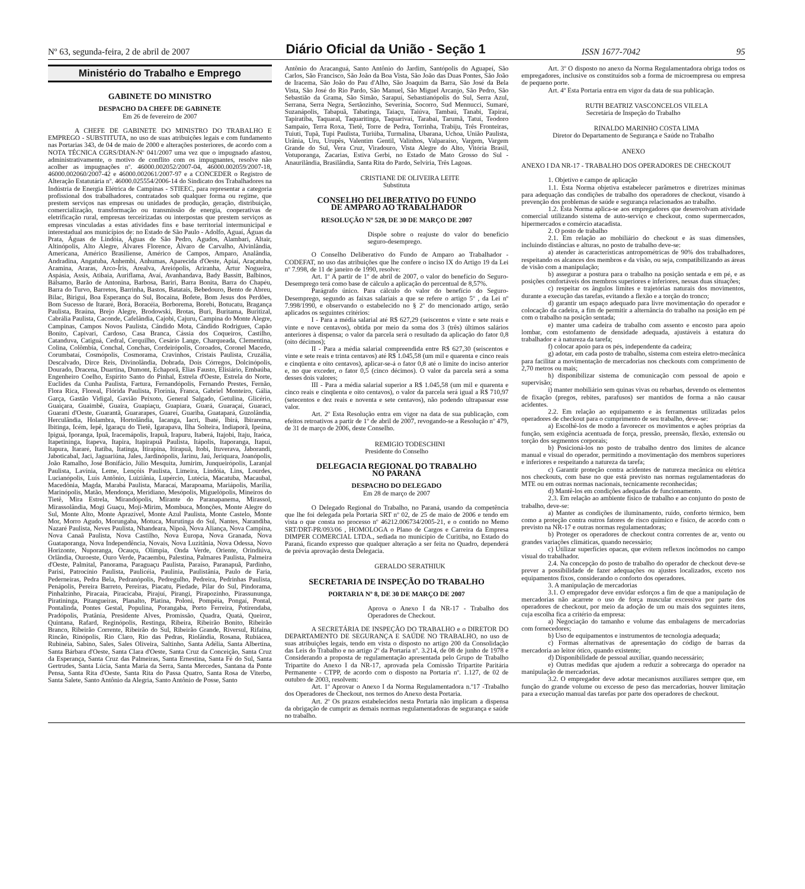Nº 63, segunda-feira, 2 de abril de 2007 Diário Oficial da União - Seção 1 ISSN 1677-7042 95
Ministério do Trabalho e Emprego
GABINETE DO MINISTRO
DESPACHO DA CHEFE DE GABINETE
Em 26 de fevereiro de 2007
A CHEFE DE GABINETE DO MINISTRO DO TRABALHO E EMPREGO - SUBSTITUTA, no uso de suas atribuições legais e com fundamento nas Portarias 343, de 04 de maio de 2000 e alterações posteriores, de acordo com a NOTA TÉCNICA CGRS/DIAN-Nº 041/2007 uma vez que o impugnado afastou, administrativamente, o motivo de conflito com os impugnantes, resolve não acolher as impugnações nº. 46000.002052/2007-04, 46000.002059/2007-18, 46000.002060/2007-42 e 46000.002061/2007-97 e a CONCEDER o Registro de Alteração Estatutária nº. 46000.025554/2006-14 do Sindicato dos Trabalhadores na Indústria de Energia Elétrica de Campinas - STIEEC, para representar a categoria profissional dos trabalhadores, contratados sob qualquer forma ou regime, que prestem serviços nas empresas ou unidades de produção, geração, distribuição, comercialização, transformação ou transmissão de energia, cooperativas de eletrificação rural, empresas terceirizadas ou interpostas que prestem serviços as empresas vinculadas a estas atividades fins e base territorial intermunicipal e interestadual aos municípios de: no Estado de São Paulo - Adolfo, Aguaí, Águas da Prata, Águas de Lindóia, Águas de São Pedro, Agudos, Alambari, Altair, Altinópolis, Alto Alegre, Álvares Florence, Álvaro de Carvalho, Alvinlândia, Americana, Américo Brasiliense, Américo de Campos, Amparo, Analândia, Andradina, Angatuba, Anhembi, Anhumas, Aparecida d'Oeste, Apiaí, Araçatuba, Aramina, Araras, Arco-Íris, Arealva, Areiópolis, Ariranha, Artur Nogueira, Aspásia, Assis, Atibaia, Auriflama, Avaí, Avanhandava, Bady Bassitt, Balbinos, Bálsamo, Barão de Antonina, Barbosa, Bariri, Barra Bonita, Barra do Chapéu, Barra do Turvo, Barretos, Barrinha, Bastos, Batatais, Bebedouro, Bento de Abreu, Bilac, Birigui, Boa Esperança do Sul, Bocaina, Bofete, Bom Jesus dos Perdões, Bom Sucesso de Itararé, Borá, Boracéia, Borborema, Borebi, Botucatu, Bragança Paulista, Braúna, Brejo Alegre, Brodowski, Brotas, Buri, Buritama, Buritizal, Cabrália Paulista, Caconde, Cafelândia, Cajobi, Cajuru, Campina do Monte Alegre, Campinas, Campos Novos Paulista, Cândido Mota, Cândido Rodrigues, Capão Bonito, Capivari, Cardoso, Casa Branca, Cássia dos Coqueiros, Castilho, Catanduva, Catiguá, Cedral, Cerquilho, Cesário Lange, Charqueada, Clementina, Colina, Colômbia, Conchal, Conchas, Cordeirópolis, Coroados, Coronel Macedo, Corumbataí, Cosmópolis, Cosmorama, Cravinhos, Cristais Paulista, Cruzália, Descalvado, Dirce Reis, Divinolândia, Dobrada, Dois Córregos, Dolcinópolis, Dourado, Dracena, Duartina, Dumont, Echaporã, Elias Fausto, Elisiário, Embaúba, Engenheiro Coelho, Espírito Santo do Pinhal, Estrela d'Oeste, Estrela do Norte, Euclides da Cunha Paulista, Fartura, Fernandópolis, Fernando Prestes, Fernão, Flora Rica, Floreal, Flórida Paulista, Florínia, Franca, Gabriel Monteiro, Gália, Garça, Gastão Vidigal, Gavião Peixoto, General Salgado, Getulina, Glicério, Guaiçara, Guaimbê, Guaíra, Guapiaçu, Guapiara, Guará, Guaraçaí, Guaraci, Guarani d'Oeste, Guarantã, Guararapes, Guareí, Guariba, Guatapará, Guzolândia, Herculândia, Holambra, Hortolândia, Iacanga, Iacri, Ibaté, Ibirá, Ibirarema, Ibitinga, Icém, Iepê, Igaraçu do Tietê, Igarapava, Ilha Solteira, Indiaporã, Ipeúna, Ipiguá, Iporanga, Ipuã, Iracemápolis, Irapuã, Irapuru, Itaberá, Itajobi, Itaju, Itaóca, Itapetininga, Itapeva, Itapira, Itapirapuã Paulista, Itápolis, Itaporanga, Itapuí, Itapura, Itararé, Itatiba, Itatinga, Itirapina, Itirapuã, Itobi, Ituverava, Jaborandi, Jaboticabal, Jaci, Jaguariúna, Jales, Jardinópolis, Jarinu, Jaú, Jeriquara, Joanópolis, João Ramalho, José Bonifácio, Júlio Mesquita, Jumirim, Junqueirópolis, Laranjal Paulista, Lavínia, Leme, Lençóis Paulista, Limeira, Lindóia, Lins, Lourdes, Lucianópolis, Luís Antônio, Luiziânia, Lupércio, Lutécia, Macatuba, Macaubal, Macedônia, Magda, Marabá Paulista, Maracaí, Marapoama, Mariápolis, Marília, Marinópolis, Matão, Mendonça, Meridiano, Mesópolis, Miguelópolis, Mineiros do Tietê, Mira Estrela, Mirandópolis, Mirante do Paranapanema, Mirassol, Mirassolândia, Mogi Guaçu, Moji-Mirim, Mombuca, Monções, Monte Alegre do Sul, Monte Alto, Monte Aprazível, Monte Azul Paulista, Monte Castelo, Monte Mor, Morro Agudo, Morungaba, Motuca, Murutinga do Sul, Nantes, Narandiba, Nazaré Paulista, Neves Paulista, Nhandeara, Nipoã, Nova Aliança, Nova Campina, Nova Canaã Paulista, Nova Castilho, Nova Europa, Nova Granada, Nova Guataporanga, Nova Independência, Novais, Nova Luzitânia, Nova Odessa, Novo Horizonte, Nuporanga, Ocauçu, Olímpia, Onda Verde, Oriente, Orindiúva, Orlândia, Ouroeste, Ouro Verde, Pacaembu, Palestina, Palmares Paulista, Palmeira d'Oeste, Palmital, Panorama, Paraguaçu Paulista, Paraíso, Paranapuã, Pardinho, Parisi, Patrocínio Paulista, Paulicéia, Paulínia, Paulistânia, Paulo de Faria, Pederneiras, Pedra Bela, Pedranópolis, Pedregulho, Pedreira, Pedrinhas Paulista, Penápolis, Pereira Barreto, Pereiras, Piacatu, Piedade, Pilar do Sul, Pindorama, Pinhalzinho, Piracaia, Piracicaba, Pirajuí, Pirangi, Pirapozinho, Pirassununga, Piratininga, Pitangueiras, Planalto, Platina, Poloni, Pompéia, Pongaí, Pontal, Pontalinda, Pontes Gestal, Populina, Porangaba, Porto Ferreira, Potirendaba, Pradópolis, Pratânia, Presidente Alves, Promissão, Quadra, Quatá, Queiroz, Quintana, Rafard, Reginópolis, Restinga, Ribeira, Ribeirão Bonito, Ribeirão Branco, Ribeirão Corrente, Ribeirão do Sul, Ribeirão Grande, Riversul, Rifaina, Rincão, Rinópolis, Rio Claro, Rio das Pedras, Riolândia, Rosana, Rubiácea, Rubinéia, Sabino, Sales, Sales Oliveira, Saltinho, Santa Adélia, Santa Albertina, Santa Bárbara d'Oeste, Santa Clara d'Oeste, Santa Cruz da Conceição, Santa Cruz da Esperança, Santa Cruz das Palmeiras, Santa Ernestina, Santa Fé do Sul, Santa Gertrudes, Santa Lúcia, Santa Maria da Serra, Santa Mercedes, Santana da Ponte Pensa, Santa Rita d'Oeste, Santa Rita do Passa Quatro, Santa Rosa de Viterbo, Santa Salete, Santo Antônio da Alegria, Santo Antônio de Posse, Santo
Antônio do Aracanguá, Santo Antônio do Jardim, Santópolis do Aguapeí, São Carlos, São Francisco, São João da Boa Vista, São João das Duas Pontes, São João de Iracema, São João do Pau d'Alho, São Joaquim da Barra, São José da Bela Vista, São José do Rio Pardo, São Manuel, São Miguel Arcanjo, São Pedro, São Sebastião da Grama, São Simão, Sarapuí, Sebastianópolis do Sul, Serra Azul, Serrana, Serra Negra, Sertãozinho, Severínia, Socorro, Sud Mennucci, Sumaré, Suzanápolis, Tabapuã, Tabatinga, Taiaçu, Taiúva, Tambaú, Tanabi, Tapiraí, Tapiratiba, Taquaral, Taquaritinga, Taquarivaí, Tarabai, Tarumã, Tatuí, Teodoro Sampaio, Terra Roxa, Tietê, Torre de Pedra, Torrinha, Trabiju, Três Fronteiras, Tuiuti, Tupã, Tupi Paulista, Turiúba, Turmalina, Ubarana, Uchoa, União Paulista, Urânia, Uru, Urupês, Valentim Gentil, Valinhos, Valparaíso, Vargem, Vargem Grande do Sul, Vera Cruz, Viradouro, Vista Alegre do Alto, Vitória Brasil, Votuporanga, Zacarias, Estiva Gerbi, no Estado de Mato Grosso do Sul - Anaurilândia, Brasilândia, Santa Rita do Pardo, Selvíria, Três Lagoas.
CRISTIANE DE OLIVEIRA LEITE
Substituta
CONSELHO DELIBERATIVO DO FUNDO
DE AMPARO AO TRABALHADOR
RESOLUÇÃO Nº 528, DE 30 DE MARÇO DE 2007
Dispõe sobre o reajuste do valor do benefício seguro-desemprego.
O Conselho Deliberativo do Fundo de Amparo ao Trabalhador - CODEFAT, no uso das atribuições que lhe confere o inciso IX do Artigo 19 da Lei nº 7.998, de 11 de janeiro de 1990, resolve:
Art. 1º A partir de 1º de abril de 2007, o valor do benefício do Seguro-Desemprego terá como base de cálculo a aplicação do percentual de 8,57%.
Parágrafo único. Para cálculo do valor do benefício do Seguro-Desemprego, segundo as faixas salariais a que se refere o artigo 5º , da Lei nº 7.998/1990, e observando o estabelecido no § 2º do mencionado artigo, serão aplicados os seguintes critérios:
I - Para a média salarial até R$ 627,29 (seiscentos e vinte e sete reais e vinte e nove centavos), obtida por meio da soma dos 3 (três) últimos salários anteriores à dispensa; o valor da parcela será o resultado da aplicação do fator 0,8 (oito décimos);
II - Para a média salarial compreendida entre R$ 627,30 (seiscentos e vinte e sete reais e trinta centavos) até R$ 1.045,58 (um mil e quarenta e cinco reais e cinqüenta e oito centavos), aplicar-se-á o fator 0,8 até o limite do inciso anterior e, no que exceder, o fator 0,5 (cinco décimos). O valor da parcela será a soma desses dois valores;
III - Para a média salarial superior a R$ 1.045,58 (um mil e quarenta e cinco reais e cinqüenta e oito centavos), o valor da parcela será igual a R$ 710,97 (setecentos e dez reais e noventa e sete centavos), não podendo ultrapassar esse valor.
Art. 2º Esta Resolução entra em vigor na data de sua publicação, com efeitos retroativos a partir de 1º de abril de 2007, revogando-se a Resolução nº 479, de 31 de março de 2006, deste Conselho.
REMIGIO TODESCHINI
Presidente do Conselho
DELEGACIA REGIONAL DO TRABALHO
NO PARANÁ
DESPACHO DO DELEGADO
Em 28 de março de 2007
O Delegado Regional do Trabalho, no Paraná, usando da competência que lhe foi delegada pela Portaria SRT nº 02, de 25 de maio de 2006 e tendo em vista o que consta no processo nº 46212.006734/2005-21, e o contido no Memo SRT/DRT-PR/093/06 , HOMOLOGA o Plano de Cargos e Carreira da Empresa DIMPER COMERCIAL LTDA., sediada no município de Curitiba, no Estado do Paraná, ficando expresso que qualquer alteração a ser feita no Quadro, dependerá de prévia aprovação desta Delegacia.
GERALDO SERATHIUK
SECRETARIA DE INSPEÇÃO DO TRABALHO
PORTARIA Nº 8, DE 30 DE MARÇO DE 2007
Aprova o Anexo I da NR-17 - Trabalho dos Operadores de Checkout.
A SECRETÁRIA DE INSPEÇÃO DO TRABALHO e o DIRETOR DO DEPARTAMENTO DE SEGURANÇA E SAÚDE NO TRABALHO, no uso de suas atribuições legais, tendo em vista o disposto no artigo 200 da Consolidação das Leis do Trabalho e no artigo 2º da Portaria nº. 3.214, de 08 de junho de 1978 e Considerando a proposta de regulamentação apresentada pelo Grupo de Trabalho Tripartite do Anexo I da NR-17, aprovada pela Comissão Tripartite Paritária Permanente - CTPP, de acordo com o disposto na Portaria nº. 1.127, de 02 de outubro de 2003, resolvem:
Art. 1º Aprovar o Anexo I da Norma Regulamentadora n.º17 -Trabalho dos Operadores de Checkout, nos termos do Anexo desta Portaria.
Art. 2º Os prazos estabelecidos nesta Portaria não implicam a dispensa da obrigação de cumprir as demais normas regulamentadoras de segurança e saúde no trabalho.
Art. 3º O disposto no anexo da Norma Regulamentadora obriga todos os empregadores, inclusive os constituídos sob a forma de microempresa ou empresa de pequeno porte.
Art. 4º Esta Portaria entra em vigor da data de sua publicação.
RUTH BEATRIZ VASCONCELOS VILELA
Secretária de Inspeção do Trabalho
RINALDO MARINHO COSTA LIMA
Diretor do Departamento de Segurança e Saúde no Trabalho
ANEXO
ANEXO I DA NR-17 - TRABALHO DOS OPERADORES DE CHECKOUT
1. Objetivo e campo de aplicação
1.1. Esta Norma objetiva estabelecer parâmetros e diretrizes mínimas para adequação das condições de trabalho dos operadores de checkout, visando à prevenção dos problemas de saúde e segurança relacionados ao trabalho.
1.2. Esta Norma aplica-se aos empregadores que desenvolvam atividade comercial utilizando sistema de auto-serviço e checkout, como supermercados, hipermercados e comércio atacadista.
2. O posto de trabalho
2.1. Em relação ao mobiliário do checkout e às suas dimensões, incluindo distâncias e alturas, no posto de trabalho deve-se:
a) atender às características antropométricas de 90% dos trabalhadores, respeitando os alcances dos membros e da visão, ou seja, compatibilizando as áreas de visão com a manipulação;
b) assegurar a postura para o trabalho na posição sentada e em pé, e as posições confortáveis dos membros superiores e inferiores, nessas duas situações;
c) respeitar os ângulos limites e trajetórias naturais dos movimentos, durante a execução das tarefas, evitando a flexão e a torção do tronco;
d) garantir um espaço adequado para livre movimentação do operador e colocação da cadeira, a fim de permitir a alternância do trabalho na posição em pé com o trabalho na posição sentada;
e) manter uma cadeira de trabalho com assento e encosto para apoio lombar, com estofamento de densidade adequada, ajustáveis à estatura do trabalhador e à natureza da tarefa;
f) colocar apoio para os pés, independente da cadeira;
g) adotar, em cada posto de trabalho, sistema com esteira eletro-mecânica para facilitar a movimentação de mercadorias nos checkouts com comprimento de 2,70 metros ou mais;
h) disponibilizar sistema de comunicação com pessoal de apoio e supervisão;
i) manter mobiliário sem quinas vivas ou rebarbas, devendo os elementos de fixação (pregos, rebites, parafusos) ser mantidos de forma a não causar acidentes.
2.2. Em relação ao equipamento e às ferramentas utilizadas pelos operadores de checkout para o cumprimento de seu trabalho, deve-se:
a) Escolhê-los de modo a favorecer os movimentos e ações próprias da função, sem exigência acentuada de força, pressão, preensão, flexão, extensão ou torção dos segmentos corporais;
b) Posicioná-los no posto de trabalho dentro dos limites de alcance manual e visual do operador, permitindo a movimentação dos membros superiores e inferiores e respeitando a natureza da tarefa;
c) Garantir proteção contra acidentes de natureza mecânica ou elétrica nos checkouts, com base no que está previsto nas normas regulamentadoras do MTE ou em outras normas nacionais, tecnicamente reconhecidas;
d) Mantê-los em condições adequadas de funcionamento.
2.3. Em relação ao ambiente físico de trabalho e ao conjunto do posto de trabalho, deve-se:
a) Manter as condições de iluminamento, ruído, conforto térmico, bem como a proteção contra outros fatores de risco químico e físico, de acordo com o previsto na NR-17 e outras normas regulamentadoras;
b) Proteger os operadores de checkout contra correntes de ar, vento ou grandes variações climáticas, quando necessário;
c) Utilizar superfícies opacas, que evitem reflexos incômodos no campo visual do trabalhador.
2.4. Na concepção do posto de trabalho do operador de checkout deve-se prever a possibilidade de fazer adequações ou ajustes localizados, exceto nos equipamentos fixos, considerando o conforto dos operadores.
3. A manipulação de mercadorias
3.1. O empregador deve envidar esforços a fim de que a manipulação de mercadorias não acarrete o uso de força muscular excessiva por parte dos operadores de checkout, por meio da adoção de um ou mais dos seguintes itens, cuja escolha fica a critério da empresa:
a) Negociação do tamanho e volume das embalagens de mercadorias com fornecedores;
b) Uso de equipamentos e instrumentos de tecnologia adequada;
c) Formas alternativas de apresentação do código de barras da mercadoria ao leitor ótico, quando existente;
d) Disponibilidade de pessoal auxiliar, quando necessário;
e) Outras medidas que ajudem a reduzir a sobrecarga do operador na manipulação de mercadorias.
3.2. O empregador deve adotar mecanismos auxiliares sempre que, em função do grande volume ou excesso de peso das mercadorias, houver limitação para a execução manual das tarefas por parte dos operadores de checkout.